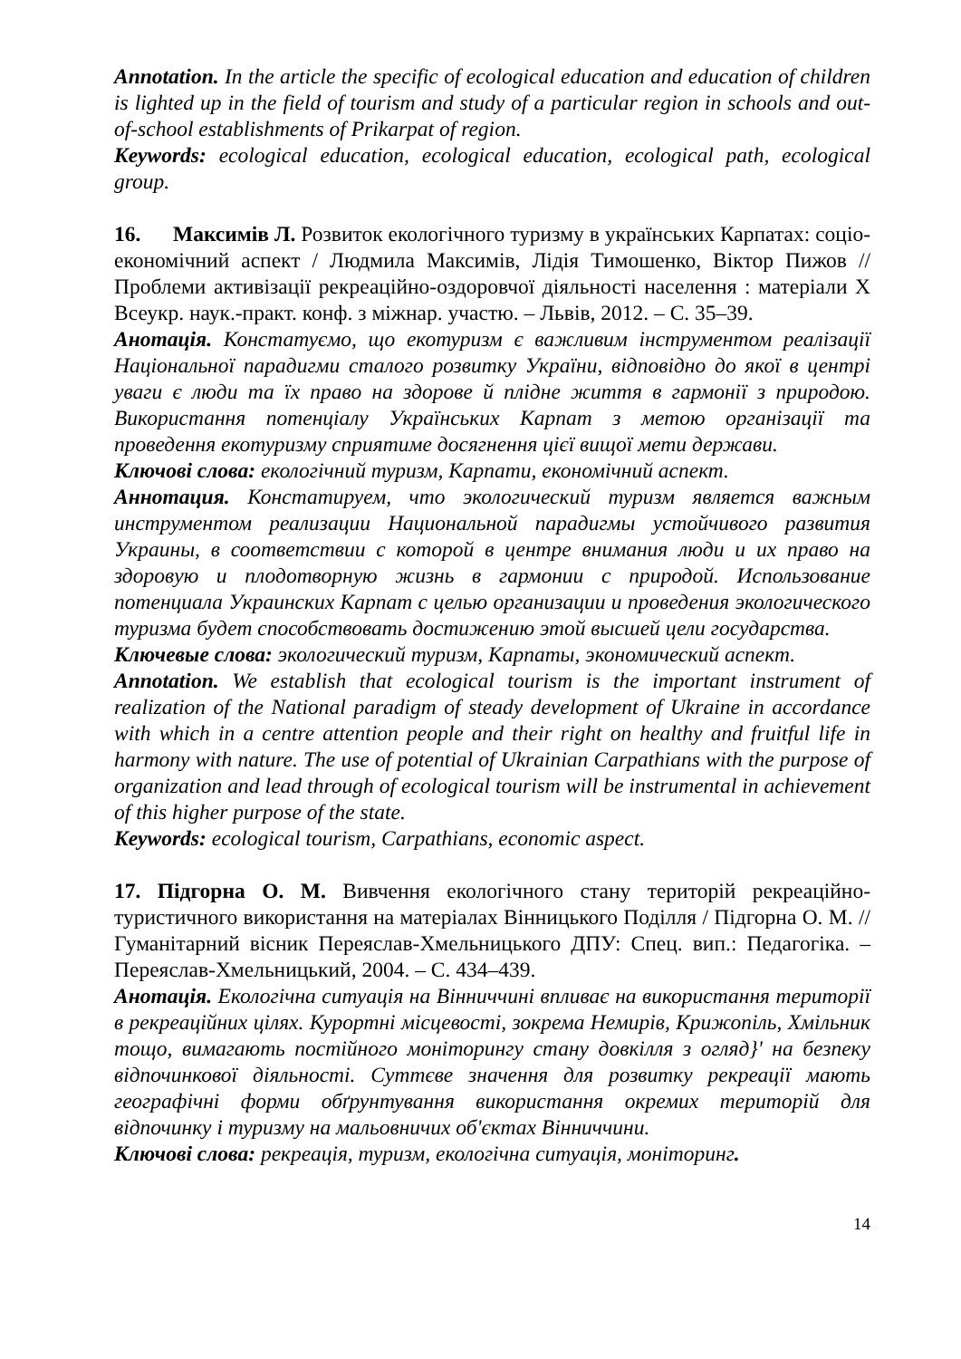Annotation. In the article the specific of ecological education and education of children is lighted up in the field of tourism and study of a particular region in schools and out-of-school establishments of Prikarpat of region.
Keywords: ecological education, ecological education, ecological path, ecological group.
16. Максимів Л. Розвиток екологічного туризму в українських Карпатах: соціо-економічний аспект / Людмила Максимів, Лідія Тимошенко, Віктор Пижов // Проблеми активізації рекреаційно-оздоровчої діяльності населення : матеріали X Всеукр. наук.-практ. конф. з міжнар. участю. – Львів, 2012. – С. 35–39.
Анотація. Констатуємо, що екотуризм є важливим інструментом реалізації Національної парадигми сталого розвитку України, відповідно до якої в центрі уваги є люди та їх право на здорове й плідне життя в гармонії з природою. Використання потенціалу Українських Карпат з метою організації та проведення екотуризму сприятиме досягнення цієї вищої мети держави.
Ключові слова: екологічний туризм, Карпати, економічний аспект.
Аннотация. Констатируем, что экологический туризм является важным инструментом реализации Национальной парадигмы устойчивого развития Украины, в соответствии с которой в центре внимания люди и их право на здоровую и плодотворную жизнь в гармонии с природой. Использование потенциала Украинских Карпат с целью организации и проведения экологического туризма будет способствовать достижению этой высшей цели государства.
Ключевые слова: экологический туризм, Карпаты, экономический аспект.
Annotation. We establish that ecological tourism is the important instrument of realization of the National paradigm of steady development of Ukraine in accordance with which in a centre attention people and their right on healthy and fruitful life in harmony with nature. The use of potential of Ukrainian Carpathians with the purpose of organization and lead through of ecological tourism will be instrumental in achievement of this higher purpose of the state.
Keywords: ecological tourism, Carpathians, economic aspect.
17. Підгорна О. М. Вивчення екологічного стану територій рекреаційно-туристичного використання на матеріалах Вінницького Поділля / Підгорна О. М. // Гуманітарний вісник Переяслав-Хмельницького ДПУ: Спец. вип.: Педагогіка. – Переяслав-Хмельницький, 2004. – С. 434–439.
Анотація. Екологічна ситуація на Вінниччині впливає на використання території в рекреаційних цілях. Курортні місцевості, зокрема Немирів, Крижопіль, Хмільник тощо, вимагають постійного моніторингу стану довкілля з огляд}' на безпеку відпочинкової діяльності. Суттєве значення для розвитку рекреації мають географічні форми обґрунтування використання окремих територій для відпочинку і туризму на мальовничих об'єктах Вінниччини.
Ключові слова: рекреація, туризм, екологічна ситуація, моніторинг.
14